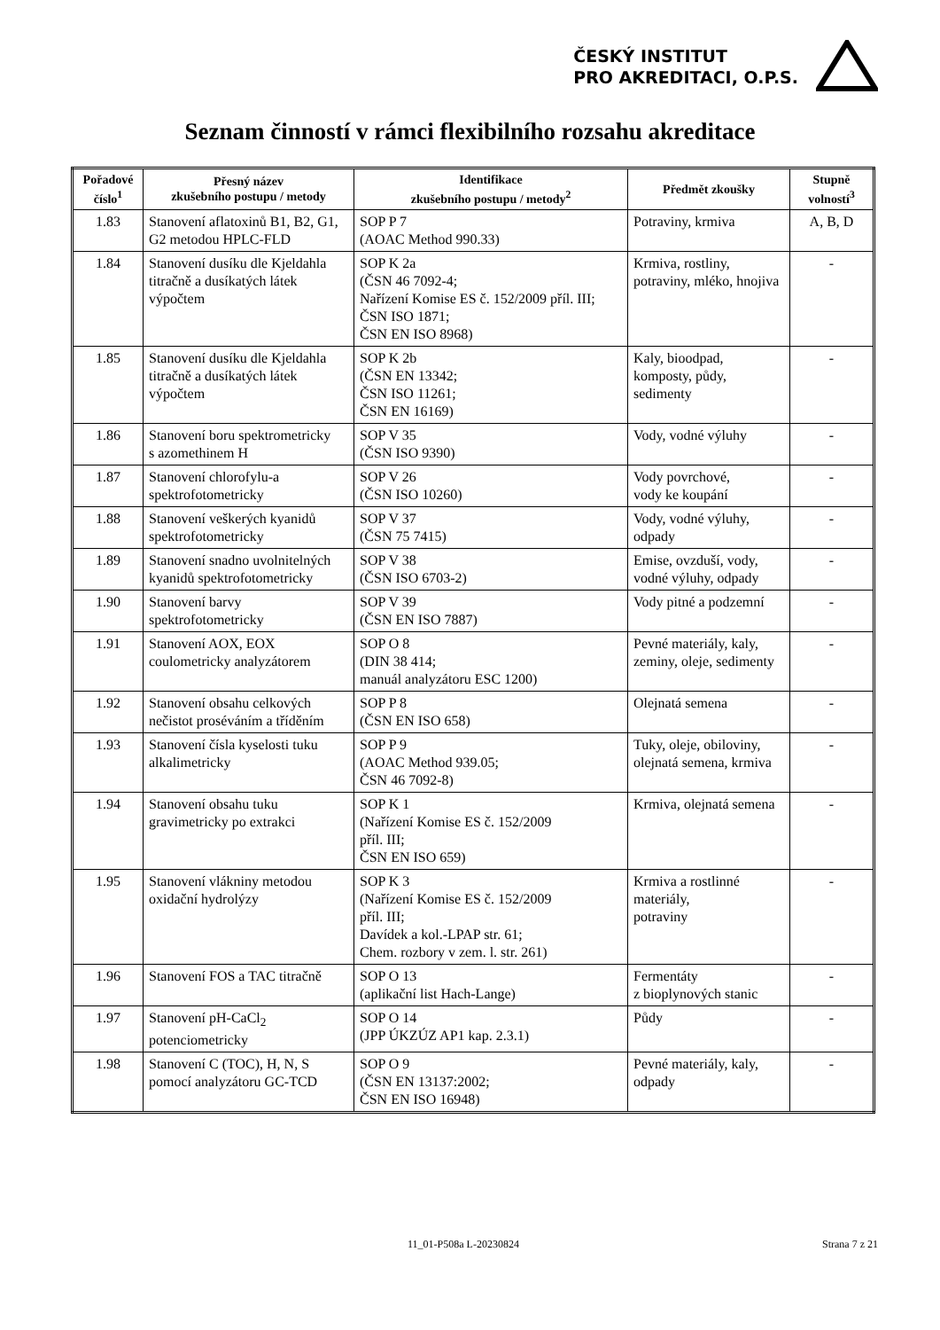ČESKÝ INSTITUT
PRO AKREDITACI, O.P.S.
Seznam činností v rámci flexibilního rozsahu akreditace
| Pořadové číslo<sup>1</sup> | Přesný název zkušebního postupu / metody | Identifikace zkušebního postupu / metody<sup>2</sup> | Předmět zkoušky | Stupně volností<sup>3</sup> |
| --- | --- | --- | --- | --- |
| 1.83 | Stanovení aflatoxinů B1, B2, G1, G2 metodou HPLC-FLD | SOP P 7 (AOAC Method 990.33) | Potraviny, krmiva | A, B, D |
| 1.84 | Stanovení dusíku dle Kjeldahla titračně a dusíkatých látek výpočtem | SOP K 2a (ČSN 46 7092-4; Nařízení Komise ES č. 152/2009 příl. III; ČSN ISO 1871; ČSN EN ISO 8968) | Krmiva, rostliny, potraviny, mléko, hnojiva | - |
| 1.85 | Stanovení dusíku dle Kjeldahla titračně a dusíkatých látek výpočtem | SOP K 2b (ČSN EN 13342; ČSN ISO 11261; ČSN EN 16169) | Kaly, bioodpad, komposty, půdy, sedimenty | - |
| 1.86 | Stanovení boru spektrometricky s azomethinem H | SOP V 35 (ČSN ISO 9390) | Vody, vodné výluhy | - |
| 1.87 | Stanovení chlorofylu-a spektrofotometricky | SOP V 26 (ČSN ISO 10260) | Vody povrchové, vody ke koupání | - |
| 1.88 | Stanovení veškerých kyanidů spektrofotometricky | SOP V 37 (ČSN 75 7415) | Vody, vodné výluhy, odpady | - |
| 1.89 | Stanovení snadno uvolnitelných kyanidů spektrofotometricky | SOP V 38 (ČSN ISO 6703-2) | Emise, ovzduší, vody, vodné výluhy, odpady | - |
| 1.90 | Stanovení barvy spektrofotometricky | SOP V 39 (ČSN EN ISO 7887) | Vody pitné a podzemní | - |
| 1.91 | Stanovení AOX, EOX coulometricky analyzátorem | SOP O 8 (DIN 38 414; manuál analyzátoru ESC 1200) | Pevné materiály, kaly, zeminy, oleje, sedimenty | - |
| 1.92 | Stanovení obsahu celkových nečistot proséváním a tříděním | SOP P 8 (ČSN EN ISO 658) | Olejnatá semena | - |
| 1.93 | Stanovení čísla kyselosti tuku alkalimetricky | SOP P 9 (AOAC Method 939.05; ČSN 46 7092-8) | Tuky, oleje, obiloviny, olejnatá semena, krmiva | - |
| 1.94 | Stanovení obsahu tuku gravimetricky po extrakci | SOP K 1 (Nařízení Komise ES č. 152/2009 příl. III; ČSN EN ISO 659) | Krmiva, olejnatá semena | - |
| 1.95 | Stanovení vlákniny metodou oxidační hydrolýzy | SOP K 3 (Nařízení Komise ES č. 152/2009 příl. III; Davídek a kol.-LPAP str. 61; Chem. rozbory v zem. l. str. 261) | Krmiva a rostlinné materiály, potraviny | - |
| 1.96 | Stanovení FOS a TAC titračně | SOP O 13 (aplikační list Hach-Lange) | Fermentáty z bioplynových stanic | - |
| 1.97 | Stanovení pH-CaCl<sub>2</sub> potenciometricky | SOP O 14 (JPP ÚKZÚZ AP1 kap. 2.3.1) | Půdy | - |
| 1.98 | Stanovení C (TOC), H, N, S pomocí analyzátoru GC-TCD | SOP O 9 (ČSN EN 13137:2002; ČSN EN ISO 16948) | Pevné materiály, kaly, odpady | - |
11_01-P508a L-20230824 Strana 7 z 21